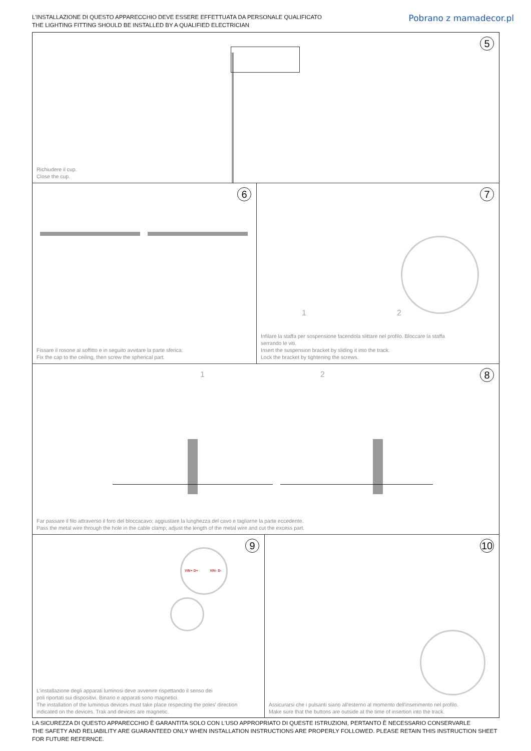L'INSTALLAZIONE DI QUESTO APPARECCHIO DEVE ESSERE EFFETTUATA DA PERSONALE QUALIFICATO
THE LIGHTING FITTING SHOULD BE INSTALLED BY A QUALIFIED ELECTRICIAN
Pobrano z mamadecor.pl
5
Richiudere il cup.
Close the cup.
6
Fissare il rosone al soffitto e in seguito avvitare la parte sferica.
Fix the cap to the ceiling, then screw the spherical part.
7
1 2
Infilare la staffa per sospensione facendola slittare nel profilo. Bloccare la staffa
serrando le viti.
Insert the suspension bracket by sliding it into the track.
Lock the bracket by tightening the screws.
8 1 2
Far passare il filo attraverso il foro del bloccacavo; aggiustare la lunghezza del cavo e tagliarne la parte eccedente.
Pass the metal wire through the hole in the cable clamp; adjust the length of the metal wire and cut the excess part.
9
VIN+ D+ VIN- D-
L'installazione degli apparati luminosi deve avvenire rispettando il senso dei
poli riportati sui dispositivi. Binario e apparati sono magnetici.
The installation of the luminous devices must take place respecting the poles' direction
indicated on the devices. Trak and devices are magnetic.
10
Assicurarsi che i pulsanti siano all'esterno al momento dell'inserimento nel profilo.
Make sure that the buttons are outside at the time of insertion into the track.
LA SICUREZZA DI QUESTO APPARECCHIO È GARANTITA SOLO CON L'USO APPROPRIATO DI QUESTE ISTRUZIONI, PERTANTO È NECESSARIO CONSERVARLE
THE SAFETY AND RELIABILITY ARE GUARANTEED ONLY WHEN INSTALLATION INSTRUCTIONS ARE PROPERLY FOLLOWED. PLEASE RETAIN THIS INSTRUCTION SHEET FOR FUTURE REFERNCE.